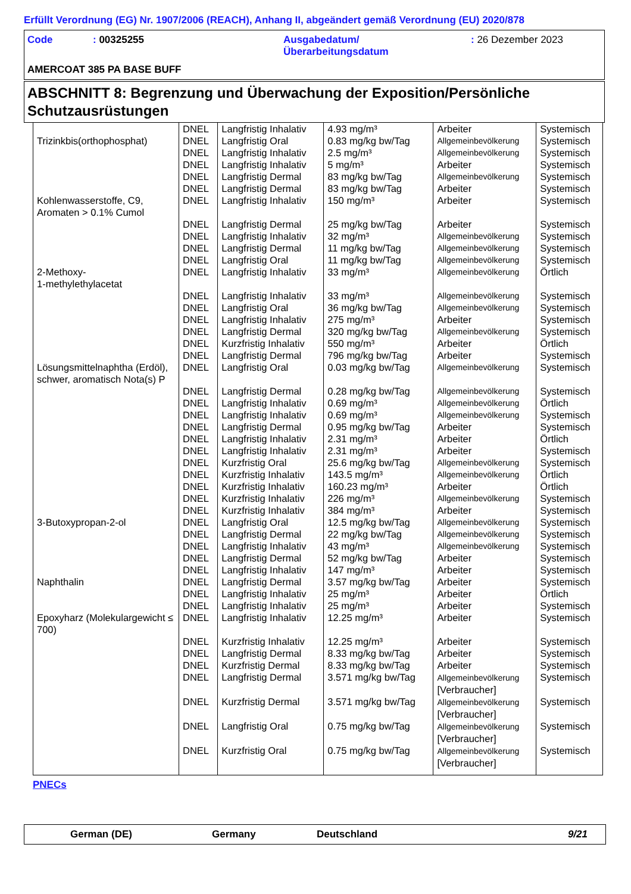Erfüllt Verordnung (EG) Nr. 1907/2006 (REACH), Anhang II, abgeändert gemäß Verordnung (EU) 2020/878
Code : 00325255 Ausgabedatum/
Überarbeitungsdatum
: 26 Dezember 2023
AMERCOAT 385 PA BASE BUFF
ABSCHNITT 8: Begrenzung und Überwachung der Exposition/Persönliche Schutzausrüstungen
| | DNEL | Langfristig Inhalativ | 4.93 mg/m³ | Arbeiter | Systemisch |
| Trizinkbis(orthophosphat) | DNEL | Langfristig Oral | 0.83 mg/kg bw/Tag | Allgemeinbevölkerung | Systemisch |
| | DNEL | Langfristig Inhalativ | 2.5 mg/m³ | Allgemeinbevölkerung | Systemisch |
| | DNEL | Langfristig Inhalativ | 5 mg/m³ | Arbeiter | Systemisch |
| | DNEL | Langfristig Dermal | 83 mg/kg bw/Tag | Allgemeinbevölkerung | Systemisch |
| | DNEL | Langfristig Dermal | 83 mg/kg bw/Tag | Arbeiter | Systemisch |
| Kohlenwasserstoffe, C9, Aromaten > 0.1% Cumol | DNEL | Langfristig Inhalativ | 150 mg/m³ | Arbeiter | Systemisch |
| | DNEL | Langfristig Dermal | 25 mg/kg bw/Tag | Arbeiter | Systemisch |
| | DNEL | Langfristig Inhalativ | 32 mg/m³ | Allgemeinbevölkerung | Systemisch |
| | DNEL | Langfristig Dermal | 11 mg/kg bw/Tag | Allgemeinbevölkerung | Systemisch |
| | DNEL | Langfristig Oral | 11 mg/kg bw/Tag | Allgemeinbevölkerung | Systemisch |
| 2-Methoxy- 1-methylethylacetat | DNEL | Langfristig Inhalativ | 33 mg/m³ | Allgemeinbevölkerung | Örtlich |
| | DNEL | Langfristig Inhalativ | 33 mg/m³ | Allgemeinbevölkerung | Systemisch |
| | DNEL | Langfristig Oral | 36 mg/kg bw/Tag | Allgemeinbevölkerung | Systemisch |
| | DNEL | Langfristig Inhalativ | 275 mg/m³ | Arbeiter | Systemisch |
| | DNEL | Langfristig Dermal | 320 mg/kg bw/Tag | Allgemeinbevölkerung | Systemisch |
| | DNEL | Kurzfristig Inhalativ | 550 mg/m³ | Arbeiter | Örtlich |
| | DNEL | Langfristig Dermal | 796 mg/kg bw/Tag | Arbeiter | Systemisch |
| Lösungsmittelnaphtha (Erdöl), schwer, aromatisch Nota(s) P | DNEL | Langfristig Oral | 0.03 mg/kg bw/Tag | Allgemeinbevölkerung | Systemisch |
| | DNEL | Langfristig Dermal | 0.28 mg/kg bw/Tag | Allgemeinbevölkerung | Systemisch |
| | DNEL | Langfristig Inhalativ | 0.69 mg/m³ | Allgemeinbevölkerung | Örtlich |
| | DNEL | Langfristig Inhalativ | 0.69 mg/m³ | Allgemeinbevölkerung | Systemisch |
| | DNEL | Langfristig Dermal | 0.95 mg/kg bw/Tag | Arbeiter | Systemisch |
| | DNEL | Langfristig Inhalativ | 2.31 mg/m³ | Arbeiter | Örtlich |
| | DNEL | Langfristig Inhalativ | 2.31 mg/m³ | Arbeiter | Systemisch |
| | DNEL | Kurzfristig Oral | 25.6 mg/kg bw/Tag | Allgemeinbevölkerung | Systemisch |
| | DNEL | Kurzfristig Inhalativ | 143.5 mg/m³ | Allgemeinbevölkerung | Örtlich |
| | DNEL | Kurzfristig Inhalativ | 160.23 mg/m³ | Arbeiter | Örtlich |
| | DNEL | Kurzfristig Inhalativ | 226 mg/m³ | Allgemeinbevölkerung | Systemisch |
| | DNEL | Kurzfristig Inhalativ | 384 mg/m³ | Arbeiter | Systemisch |
| 3-Butoxypropan-2-ol | DNEL | Langfristig Oral | 12.5 mg/kg bw/Tag | Allgemeinbevölkerung | Systemisch |
| | DNEL | Langfristig Dermal | 22 mg/kg bw/Tag | Allgemeinbevölkerung | Systemisch |
| | DNEL | Langfristig Inhalativ | 43 mg/m³ | Allgemeinbevölkerung | Systemisch |
| | DNEL | Langfristig Dermal | 52 mg/kg bw/Tag | Arbeiter | Systemisch |
| | DNEL | Langfristig Inhalativ | 147 mg/m³ | Arbeiter | Systemisch |
| Naphthalin | DNEL | Langfristig Dermal | 3.57 mg/kg bw/Tag | Arbeiter | Systemisch |
| | DNEL | Langfristig Inhalativ | 25 mg/m³ | Arbeiter | Örtlich |
| | DNEL | Langfristig Inhalativ | 25 mg/m³ | Arbeiter | Systemisch |
| Epoxyharz (Molekulargewicht ≤ 700) | DNEL | Langfristig Inhalativ | 12.25 mg/m³ | Arbeiter | Systemisch |
| | DNEL | Kurzfristig Inhalativ | 12.25 mg/m³ | Arbeiter | Systemisch |
| | DNEL | Langfristig Dermal | 8.33 mg/kg bw/Tag | Arbeiter | Systemisch |
| | DNEL | Kurzfristig Dermal | 8.33 mg/kg bw/Tag | Arbeiter | Systemisch |
| | DNEL | Langfristig Dermal | 3.571 mg/kg bw/Tag | Allgemeinbevölkerung [Verbraucher] | Systemisch |
| | DNEL | Kurzfristig Dermal | 3.571 mg/kg bw/Tag | Allgemeinbevölkerung [Verbraucher] | Systemisch |
| | DNEL | Langfristig Oral | 0.75 mg/kg bw/Tag | Allgemeinbevölkerung [Verbraucher] | Systemisch |
| | DNEL | Kurzfristig Oral | 0.75 mg/kg bw/Tag | Allgemeinbevölkerung [Verbraucher] | Systemisch |
PNECs
German (DE) Germany Deutschland 9/21